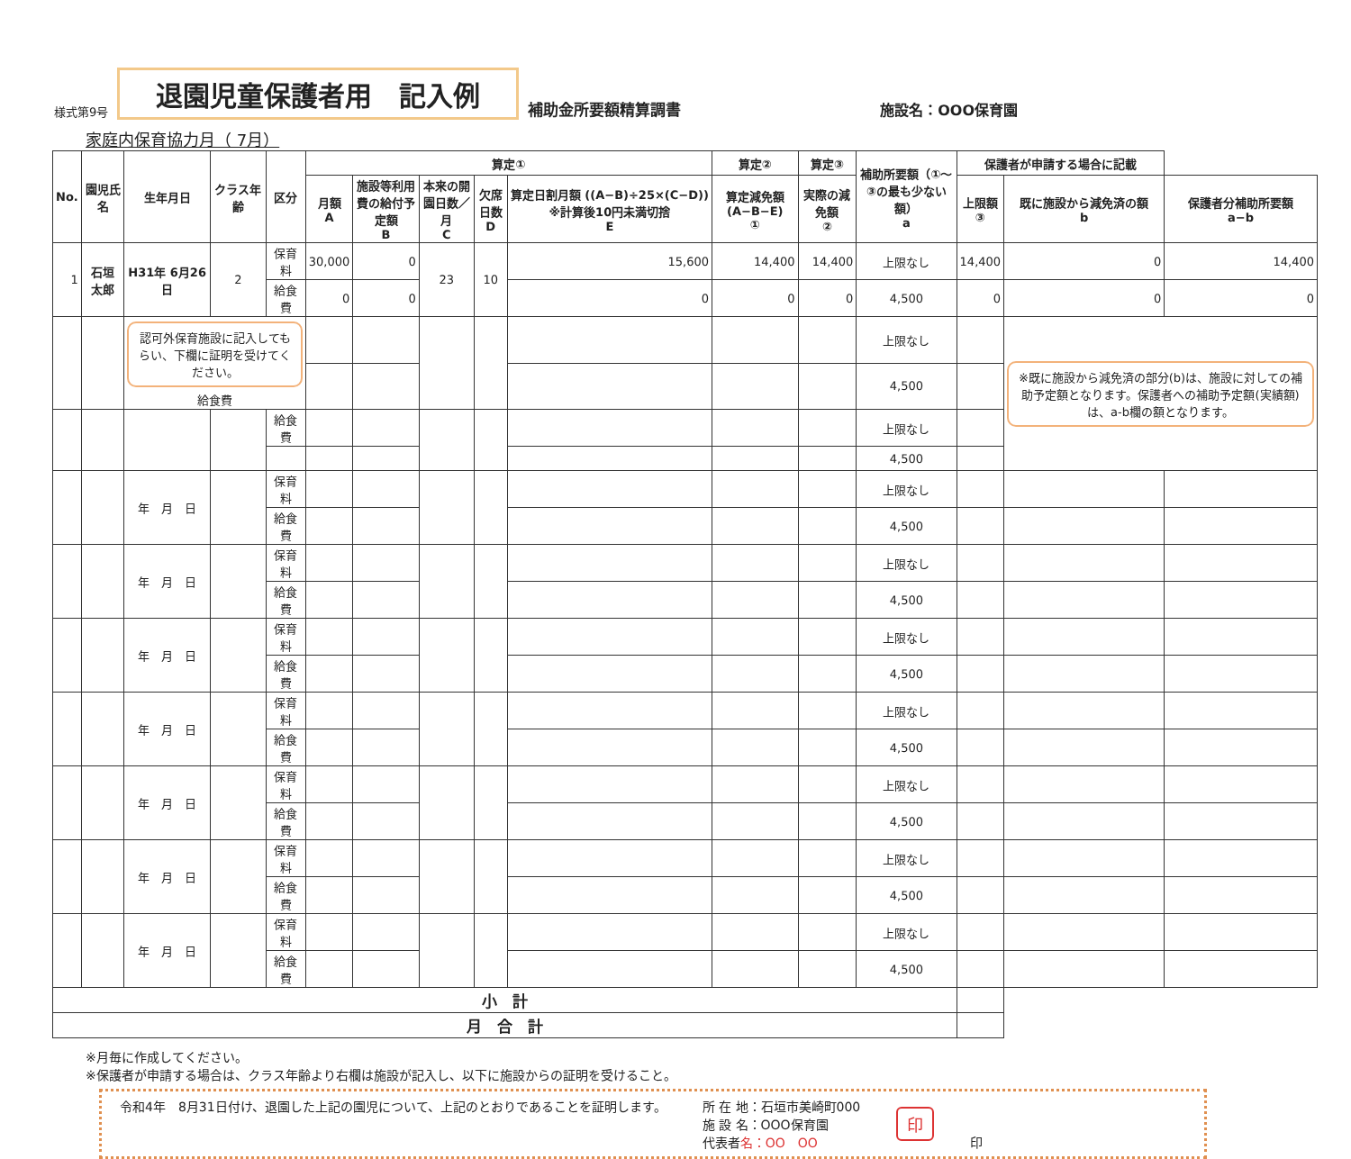様式第9号 退園児童保護者用　記入例 補助金所要額精算調書 施設名：OOO保育園
家庭内保育協力月（ 7月）
| No. | 園児氏名 | 生年月日 | クラス年齢 | 区分 | 算定① | | | | | 算定② | 算定③ | 補助所要額（①～③の最も少ない額） a | 保護者が申請する場合に記載 | | |
| --- | --- | --- | --- | --- | --- | --- | --- | --- | --- | --- | --- | --- | --- | --- | --- |
| | | | | | 月額 A | 施設等利用費の給付予定額 B | 本来の開園日数／月 C | 欠席日数 D | 算定日割月額 ((A−B)÷25×(C−D)) ※計算後10円未満切捨 E | 算定減免額 (A−B−E) ① | 実際の減免額 ② | | 上限額 ③ | 既に施設から減免済の額 b | 保護者分補助所要額 a−b |
| 1 | 石垣 太郎 | H31年 6月26日 | 2 | 保育料 | 30,000 | 0 | 23 | 10 | 15,600 | 14,400 | 14,400 | 上限なし | 14,400 | 0 | 14,400 |
| | | | | 給食費 | 0 | 0 | | | 0 | 0 | 0 | 4,500 | 0 | 0 | 0 |
| | | 認可外保育施設に記入してもらい、下欄に証明を受けてください。 給食費 | | | | | | | | | | 上限なし | | ※既に施設から減免済の部分(b)は、施設に対しての補助予定額となります。保護者への補助予定額(実績額)は、a-b欄の額となります。 | |
| | | | | | | | | | | | | 4,500 | | | |
| | | | | 給食費 | | | | | | | | 上限なし | | | |
| | | | | | | | | | | | | 4,500 | | | |
| | | 年 月 日 | | 保育料 | | | | | | | | 上限なし | | | |
| | | | | 給食費 | | | | | | | | 4,500 | | | |
| | | 年 月 日 | | 保育料 | | | | | | | | 上限なし | | | |
| | | | | 給食費 | | | | | | | | 4,500 | | | |
| | | 年 月 日 | | 保育料 | | | | | | | | 上限なし | | | |
| | | | | 給食費 | | | | | | | | 4,500 | | | |
| | | 年 月 日 | | 保育料 | | | | | | | | 上限なし | | | |
| | | | | 給食費 | | | | | | | | 4,500 | | | |
| | | 年 月 日 | | 保育料 | | | | | | | | 上限なし | | | |
| | | | | 給食費 | | | | | | | | 4,500 | | | |
| | | 年 月 日 | | 保育料 | | | | | | | | 上限なし | | | |
| | | | | 給食費 | | | | | | | | 4,500 | | | |
| | | 年 月 日 | | 保育料 | | | | | | | | 上限なし | | | |
| | | | | 給食費 | | | | | | | | 4,500 | | | |
| 小 計 | | | | | | | | | | | | | | | |
| 月 合 計 | | | | | | | | | | | | | | | |
※月毎に作成してください。
※保護者が申請する場合は、クラス年齢より右欄は施設が記入し、以下に施設からの証明を受けること。
令和4年　8月31日付け、退園した上記の園児について、上記のとおりであることを証明します。
所 在 地：石垣市美崎町000
施 設 名：OOO保育園
代表者名：OO　OO
印
印